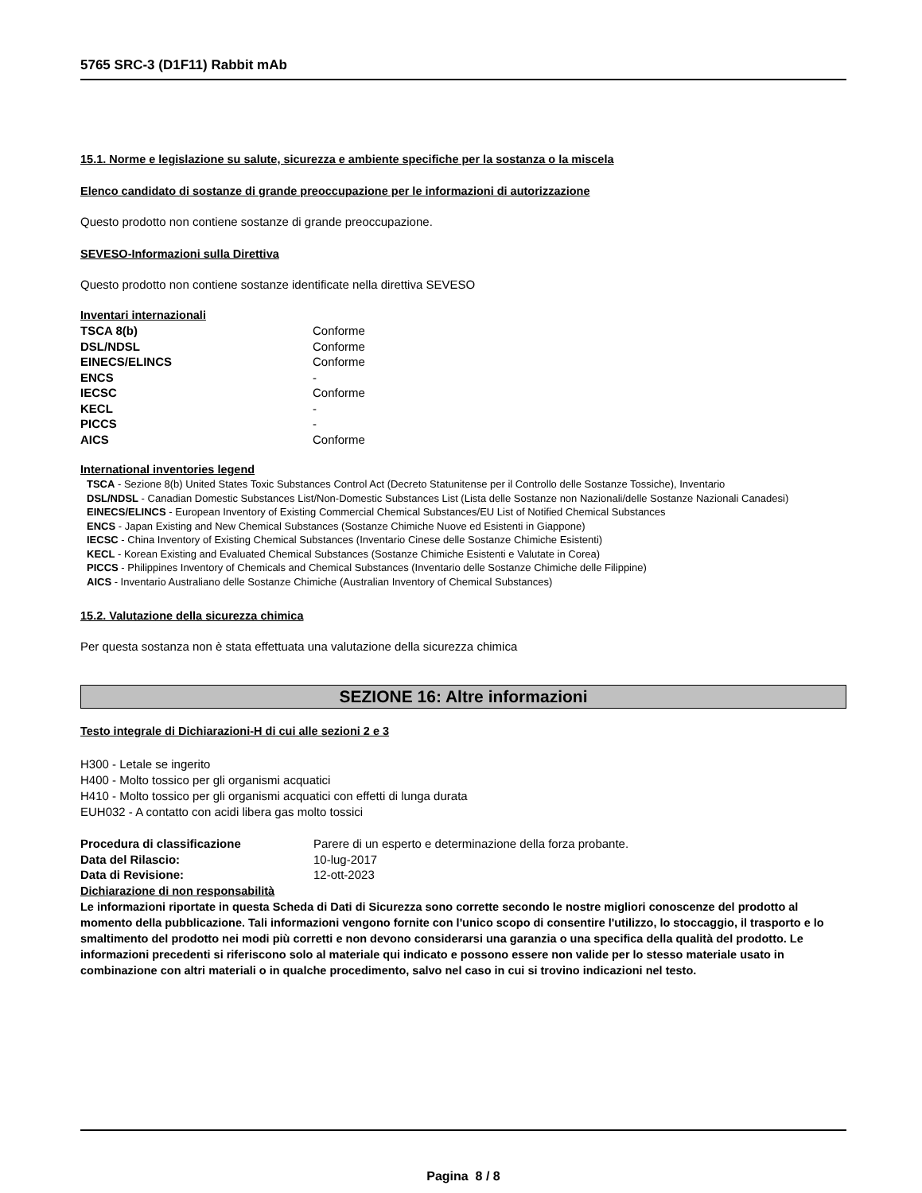5765 SRC-3 (D1F11) Rabbit mAb
15.1. Norme e legislazione su salute, sicurezza e ambiente specifiche per la sostanza o la miscela
Elenco candidato di sostanze di grande preoccupazione per le informazioni di autorizzazione
Questo prodotto non contiene sostanze di grande preoccupazione.
SEVESO-Informazioni sulla Direttiva
Questo prodotto non contiene sostanze identificate nella direttiva SEVESO
Inventari internazionali
| TSCA 8(b) | Conforme |
| DSL/NDSL | Conforme |
| EINECS/ELINCS | Conforme |
| ENCS | - |
| IECSC | Conforme |
| KECL | - |
| PICCS | - |
| AICS | Conforme |
International inventories legend
TSCA - Sezione 8(b) United States Toxic Substances Control Act (Decreto Statunitense per il Controllo delle Sostanze Tossiche), Inventario
DSL/NDSL - Canadian Domestic Substances List/Non-Domestic Substances List (Lista delle Sostanze non Nazionali/delle Sostanze Nazionali Canadesi)
EINECS/ELINCS - European Inventory of Existing Commercial Chemical Substances/EU List of Notified Chemical Substances
ENCS - Japan Existing and New Chemical Substances (Sostanze Chimiche Nuove ed Esistenti in Giappone)
IECSC - China Inventory of Existing Chemical Substances (Inventario Cinese delle Sostanze Chimiche Esistenti)
KECL - Korean Existing and Evaluated Chemical Substances (Sostanze Chimiche Esistenti e Valutate in Corea)
PICCS - Philippines Inventory of Chemicals and Chemical Substances (Inventario delle Sostanze Chimiche delle Filippine)
AICS - Inventario Australiano delle Sostanze Chimiche (Australian Inventory of Chemical Substances)
15.2. Valutazione della sicurezza chimica
Per questa sostanza non è stata effettuata una valutazione della sicurezza chimica
SEZIONE 16: Altre informazioni
Testo integrale di Dichiarazioni-H di cui alle sezioni 2 e 3
H300 - Letale se ingerito
H400 - Molto tossico per gli organismi acquatici
H410 - Molto tossico per gli organismi acquatici con effetti di lunga durata
EUH032 - A contatto con acidi libera gas molto tossici
| Procedura di classificazione | Parere di un esperto e determinazione della forza probante. |
| Data del Rilascio: | 10-lug-2017 |
| Data di Revisione: | 12-ott-2023 |
Dichiarazione di non responsabilità
Le informazioni riportate in questa Scheda di Dati di Sicurezza sono corrette secondo le nostre migliori conoscenze del prodotto al momento della pubblicazione. Tali informazioni vengono fornite con l'unico scopo di consentire l'utilizzo, lo stoccaggio, il trasporto e lo smaltimento del prodotto nei modi più corretti e non devono considerarsi una garanzia o una specifica della qualità del prodotto. Le informazioni precedenti si riferiscono solo al materiale qui indicato e possono essere non valide per lo stesso materiale usato in combinazione con altri materiali o in qualche procedimento, salvo nel caso in cui si trovino indicazioni nel testo.
Pagina 8 / 8